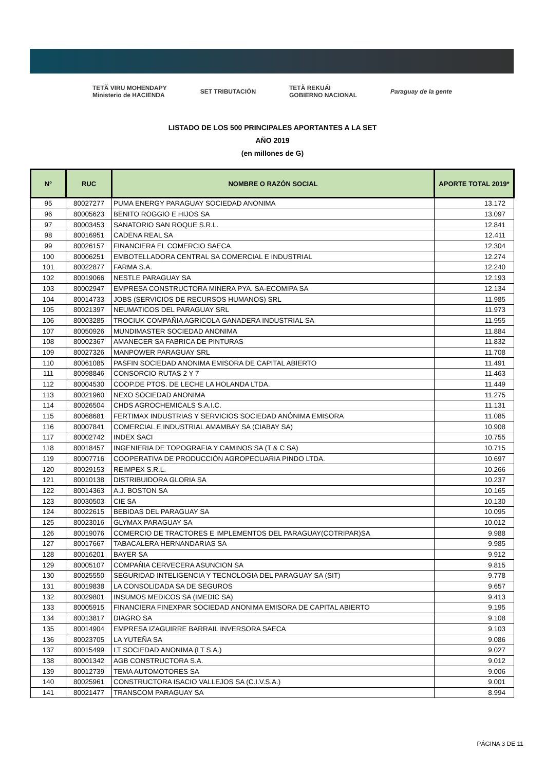TETÃ VIRU MOHENDAPY
Ministerio de HACIENDA SET TRIBUTACIÓN TETÃ REKUÁI
GOBIERNO NACIONAL Paraguay de la gente
LISTADO DE LOS 500 PRINCIPALES APORTANTES A LA SET
AÑO 2019
(en millones de G)
| N° | RUC | NOMBRE O RAZÓN SOCIAL | APORTE TOTAL 2019* |
| --- | --- | --- | --- |
| 95 | 80027277 | PUMA ENERGY PARAGUAY SOCIEDAD ANONIMA | 13.172 |
| 96 | 80005623 | BENITO ROGGIO E HIJOS SA | 13.097 |
| 97 | 80003453 | SANATORIO SAN ROQUE S.R.L. | 12.841 |
| 98 | 80016951 | CADENA REAL SA | 12.411 |
| 99 | 80026157 | FINANCIERA EL COMERCIO SAECA | 12.304 |
| 100 | 80006251 | EMBOTELLADORA CENTRAL SA COMERCIAL E INDUSTRIAL | 12.274 |
| 101 | 80022877 | FARMA S.A. | 12.240 |
| 102 | 80019066 | NESTLE PARAGUAY SA | 12.193 |
| 103 | 80002947 | EMPRESA CONSTRUCTORA MINERA PYA. SA-ECOMIPA SA | 12.134 |
| 104 | 80014733 | JOBS (SERVICIOS DE RECURSOS HUMANOS) SRL | 11.985 |
| 105 | 80021397 | NEUMATICOS DEL PARAGUAY SRL | 11.973 |
| 106 | 80003285 | TROCIUK COMPAÑIA AGRICOLA GANADERA INDUSTRIAL SA | 11.955 |
| 107 | 80050926 | MUNDIMASTER SOCIEDAD ANONIMA | 11.884 |
| 108 | 80002367 | AMANECER SA FABRICA DE PINTURAS | 11.832 |
| 109 | 80027326 | MANPOWER PARAGUAY SRL | 11.708 |
| 110 | 80061085 | PASFIN SOCIEDAD ANONIMA EMISORA DE CAPITAL ABIERTO | 11.491 |
| 111 | 80098846 | CONSORCIO RUTAS 2 Y 7 | 11.463 |
| 112 | 80004530 | COOP.DE PTOS. DE LECHE LA HOLANDA LTDA. | 11.449 |
| 113 | 80021960 | NEXO SOCIEDAD ANONIMA | 11.275 |
| 114 | 80026504 | CHDS AGROCHEMICALS S.A.I.C. | 11.131 |
| 115 | 80068681 | FERTIMAX INDUSTRIAS Y SERVICIOS SOCIEDAD ANÓNIMA EMISORA | 11.085 |
| 116 | 80007841 | COMERCIAL E INDUSTRIAL AMAMBAY SA (CIABAY SA) | 10.908 |
| 117 | 80002742 | INDEX SACI | 10.755 |
| 118 | 80018457 | INGENIERIA DE TOPOGRAFIA Y CAMINOS SA (T & C SA) | 10.715 |
| 119 | 80007716 | COOPERATIVA DE PRODUCCIÓN AGROPECUARIA PINDO LTDA. | 10.697 |
| 120 | 80029153 | REIMPEX S.R.L. | 10.266 |
| 121 | 80010138 | DISTRIBUIDORA GLORIA SA | 10.237 |
| 122 | 80014363 | A.J. BOSTON SA | 10.165 |
| 123 | 80030503 | CIE SA | 10.130 |
| 124 | 80022615 | BEBIDAS DEL PARAGUAY SA | 10.095 |
| 125 | 80023016 | GLYMAX PARAGUAY SA | 10.012 |
| 126 | 80019076 | COMERCIO DE TRACTORES E IMPLEMENTOS DEL PARAGUAY(COTRIPAR)SA | 9.988 |
| 127 | 80017667 | TABACALERA HERNANDARIAS SA | 9.985 |
| 128 | 80016201 | BAYER SA | 9.912 |
| 129 | 80005107 | COMPAÑIA CERVECERA ASUNCION SA | 9.815 |
| 130 | 80025550 | SEGURIDAD INTELIGENCIA Y TECNOLOGIA DEL PARAGUAY SA (SIT) | 9.778 |
| 131 | 80019838 | LA CONSOLIDADA SA DE SEGUROS | 9.657 |
| 132 | 80029801 | INSUMOS MEDICOS SA (IMEDIC SA) | 9.413 |
| 133 | 80005915 | FINANCIERA FINEXPAR SOCIEDAD ANONIMA EMISORA DE CAPITAL ABIERTO | 9.195 |
| 134 | 80013817 | DIAGRO SA | 9.108 |
| 135 | 80014904 | EMPRESA IZAGUIRRE BARRAIL INVERSORA SAECA | 9.103 |
| 136 | 80023705 | LA YUTEÑA SA | 9.086 |
| 137 | 80015499 | LT SOCIEDAD ANONIMA (LT S.A.) | 9.027 |
| 138 | 80001342 | AGB CONSTRUCTORA S.A. | 9.012 |
| 139 | 80012739 | TEMA AUTOMOTORES SA | 9.006 |
| 140 | 80025961 | CONSTRUCTORA ISACIO VALLEJOS SA (C.I.V.S.A.) | 9.001 |
| 141 | 80021477 | TRANSCOM PARAGUAY SA | 8.994 |
PÁGINA 3 DE 11